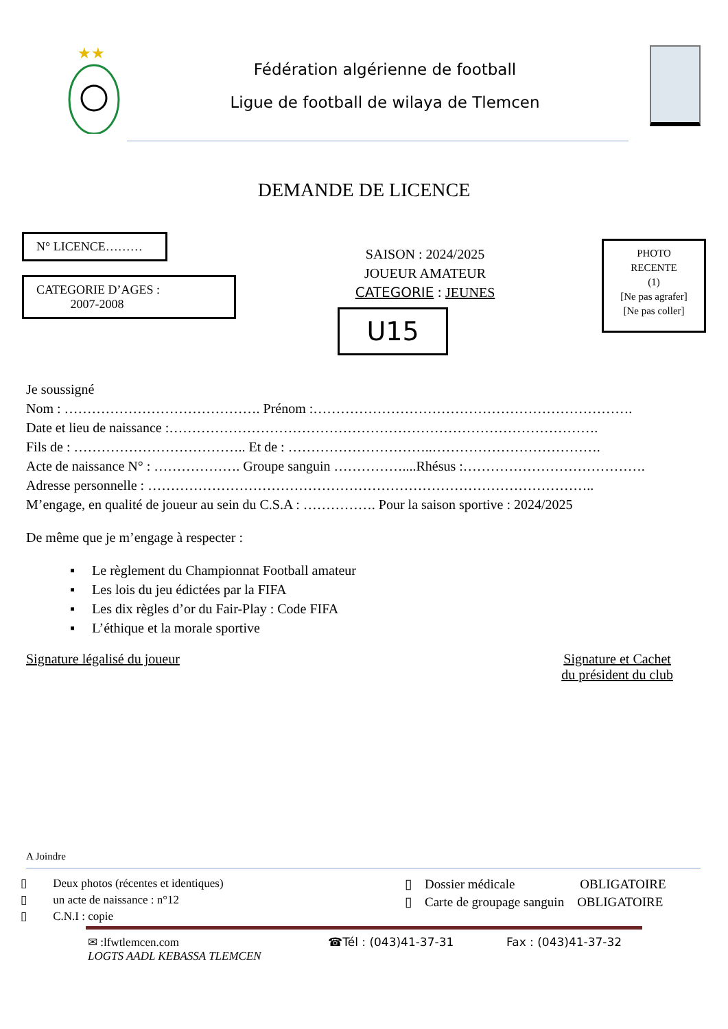★★
Fédération algérienne de football
Ligue de football de wilaya de Tlemcen
DEMANDE DE LICENCE
N° LICENCE………
CATEGORIE D’AGES :
2007-2008
SAISON : 2024/2025
JOUEUR AMATEUR
CATEGORIE : JEUNES
U15
PHOTO
RECENTE
(1)
[Ne pas agrafer]
[Ne pas coller]
Je soussigné
Nom : ……………………………………. Prénom :…………………………………………………………….
Date et lieu de naissance :………………………………………………………………………………….
Fils de : ……………………………….. Et de : …………………………..……………………………….
Acte de naissance N° : ………………. Groupe sanguin ……………....Rhésus :………………………………….
Adresse personnelle : ……………………………………………………………………………………..
M’engage, en qualité de joueur au sein du C.S.A : ……………. Pour la saison sportive : 2024/2025
De même que je m’engage à respecter :
▪ Le règlement du Championnat Football amateur
▪ Les lois du jeu édictées par la FIFA
▪ Les dix règles d’or du Fair-Play : Code FIFA
▪ L’éthique et la morale sportive
Signature légalisé du joueur Signature et Cachet
du président du club
A Joindre
▯ Deux photos (récentes et identiques)
▯ un acte de naissance : n°12
▯ C.N.I : copie
▯ Dossier médicale OBLIGATOIRE
▯ Carte de groupage sanguin OBLIGATOIRE
✉ :lfwtlemcen.com ☎Tél : (043)41-37-31 Fax : (043)41-37-32
LOGTS AADL KEBASSA TLEMCEN